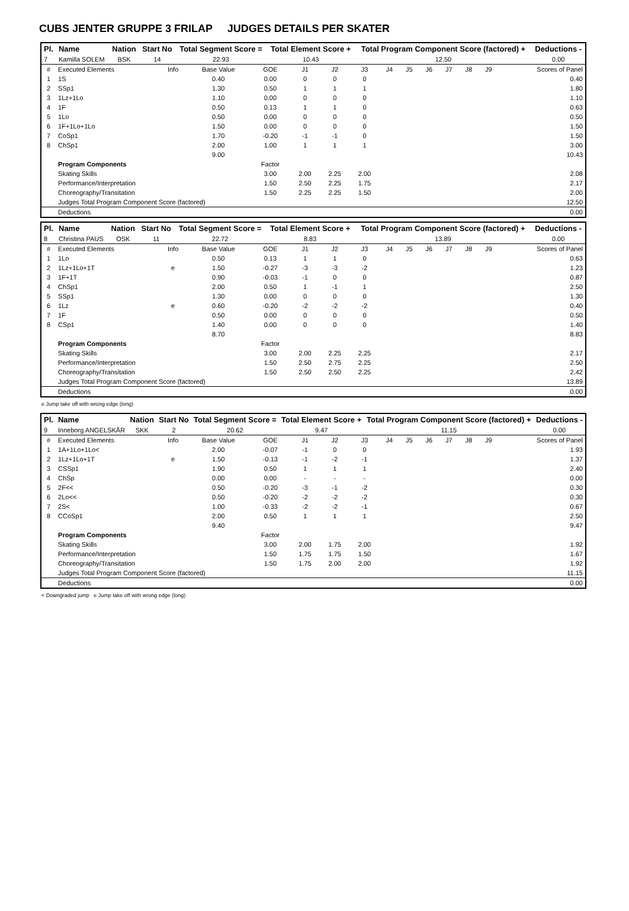CUBS JENTER GRUPPE 3 FRILAP JUDGES DETAILS PER SKATER
| Pl. | Name | Nation | Start No | Total Segment Score = | Total Element Score + | Total Program Component Score (factored) + | Deductions - |
| --- | --- | --- | --- | --- | --- | --- | --- |
| 7 | Kamilla SOLEM | BSK | 14 | 22.93 | 10.43 | 12.50 | 0.00 |
| # | Executed Elements | Info | Base Value | GOE | J1 | J2 | J3 | J4 | J5 | J6 | J7 | J8 | J9 | Scores of Panel |
| 1 | 1S | | 0.40 | 0.00 | 0 | 0 | 0 | | | | | | | 0.40 |
| 2 | SSp1 | | 1.30 | 0.50 | 1 | 1 | 1 | | | | | | | 1.80 |
| 3 | 1Lz+1Lo | | 1.10 | 0.00 | 0 | 0 | 0 | | | | | | | 1.10 |
| 4 | 1F | | 0.50 | 0.13 | 1 | 1 | 0 | | | | | | | 0.63 |
| 5 | 1Lo | | 0.50 | 0.00 | 0 | 0 | 0 | | | | | | | 0.50 |
| 6 | 1F+1Lo+1Lo | | 1.50 | 0.00 | 0 | 0 | 0 | | | | | | | 1.50 |
| 7 | CoSp1 | | 1.70 | -0.20 | -1 | -1 | 0 | | | | | | | 1.50 |
| 8 | ChSp1 | | 2.00 | 1.00 | 1 | 1 | 1 | | | | | | | 3.00 |
| | | | 9.00 | | | | | | | | | | | 10.43 |
| | Program Components | | | Factor | | | | | | | | | | |
| | Skating Skills | | | 3.00 | 2.00 | 2.25 | 2.00 | | | | | | | 2.08 |
| | Performance/Interpretation | | | 1.50 | 2.50 | 2.25 | 1.75 | | | | | | | 2.17 |
| | Choreography/Transitation | | | 1.50 | 2.25 | 2.25 | 1.50 | | | | | | | 2.00 |
| | Judges Total Program Component Score (factored) | | | | | | | | | | | | | 12.50 |
| | Deductions | | | | | | | | | | | | | 0.00 |
| Pl. | Name | Nation | Start No | Total Segment Score = | Total Element Score + | Total Program Component Score (factored) + | Deductions - |
| --- | --- | --- | --- | --- | --- | --- | --- |
| 8 | Christina PAUS | OSK | 11 | 22.72 | 8.83 | 13.89 | 0.00 |
| # | Executed Elements | Info | Base Value | GOE | J1 | J2 | J3 | J4 | J5 | J6 | J7 | J8 | J9 | Scores of Panel |
| 1 | 1Lo | | 0.50 | 0.13 | 1 | 1 | 0 | | | | | | | 0.63 |
| 2 | 1Lz+1Lo+1T | e | 1.50 | -0.27 | -3 | -3 | -2 | | | | | | | 1.23 |
| 3 | 1F+1T | | 0.90 | -0.03 | -1 | 0 | 0 | | | | | | | 0.87 |
| 4 | ChSp1 | | 2.00 | 0.50 | 1 | -1 | 1 | | | | | | | 2.50 |
| 5 | SSp1 | | 1.30 | 0.00 | 0 | 0 | 0 | | | | | | | 1.30 |
| 6 | 1Lz | e | 0.60 | -0.20 | -2 | -2 | -2 | | | | | | | 0.40 |
| 7 | 1F | | 0.50 | 0.00 | 0 | 0 | 0 | | | | | | | 0.50 |
| 8 | CSp1 | | 1.40 | 0.00 | 0 | 0 | 0 | | | | | | | 1.40 |
| | | | 8.70 | | | | | | | | | | | 8.83 |
| | Program Components | | | Factor | | | | | | | | | | |
| | Skating Skills | | | 3.00 | 2.00 | 2.25 | 2.25 | | | | | | | 2.17 |
| | Performance/Interpretation | | | 1.50 | 2.50 | 2.75 | 2.25 | | | | | | | 2.50 |
| | Choreography/Transitation | | | 1.50 | 2.50 | 2.50 | 2.25 | | | | | | | 2.42 |
| | Judges Total Program Component Score (factored) | | | | | | | | | | | | | 13.89 |
| | Deductions | | | | | | | | | | | | | 0.00 |
e Jump take off with wrong edge (long)
| Pl. | Name | Nation | Start No | Total Segment Score = | Total Element Score + | Total Program Component Score (factored) + | Deductions - |
| --- | --- | --- | --- | --- | --- | --- | --- |
| 9 | Inneborg ANGELSKÅR | SKK | 2 | 20.62 | 9.47 | 11.15 | 0.00 |
| # | Executed Elements | Info | Base Value | GOE | J1 | J2 | J3 | J4 | J5 | J6 | J7 | J8 | J9 | Scores of Panel |
| 1 | 1A+1Lo+1Lo< | | 2.00 | -0.07 | -1 | 0 | 0 | | | | | | | 1.93 |
| 2 | 1Lz+1Lo+1T | e | 1.50 | -0.13 | -1 | -2 | -1 | | | | | | | 1.37 |
| 3 | CSSp1 | | 1.90 | 0.50 | 1 | 1 | 1 | | | | | | | 2.40 |
| 4 | ChSp | | 0.00 | 0.00 | - | - | - | | | | | | | 0.00 |
| 5 | 2F<< | | 0.50 | -0.20 | -3 | -1 | -2 | | | | | | | 0.30 |
| 6 | 2Lo<< | | 0.50 | -0.20 | -2 | -2 | -2 | | | | | | | 0.30 |
| 7 | 2S< | | 1.00 | -0.33 | -2 | -2 | -1 | | | | | | | 0.67 |
| 8 | CCoSp1 | | 2.00 | 0.50 | 1 | 1 | 1 | | | | | | | 2.50 |
| | | | 9.40 | | | | | | | | | | | 9.47 |
| | Program Components | | | Factor | | | | | | | | | | |
| | Skating Skills | | | 3.00 | 2.00 | 1.75 | 2.00 | | | | | | | 1.92 |
| | Performance/Interpretation | | | 1.50 | 1.75 | 1.75 | 1.50 | | | | | | | 1.67 |
| | Choreography/Transitation | | | 1.50 | 1.75 | 2.00 | 2.00 | | | | | | | 1.92 |
| | Judges Total Program Component Score (factored) | | | | | | | | | | | | | 11.15 |
| | Deductions | | | | | | | | | | | | | 0.00 |
< Downgraded jump e Jump take off with wrong edge (long)